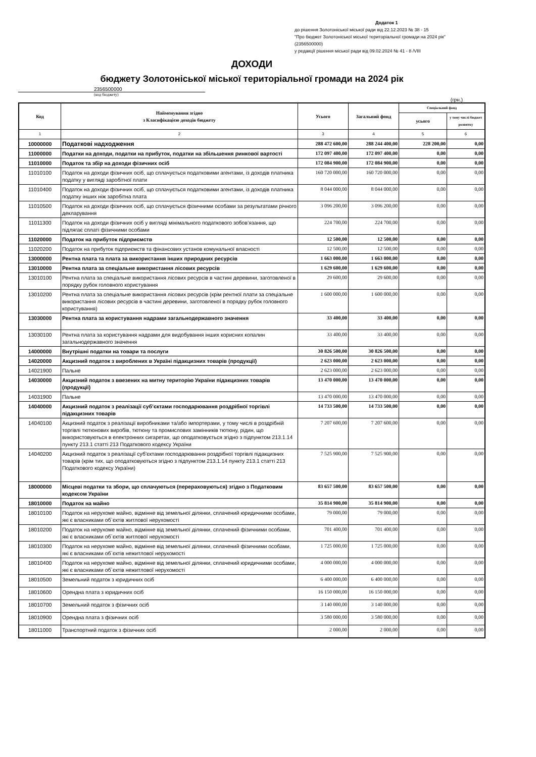Додаток 1
до рішення Золотоніської міської ради від 22.12.2023 № 38 - 15
"Про бюджет Золотоніської міської територіальної громади на 2024 рік"
(2356500000)
у редакції рішення міської ради від 09.02.2024 № 41 - 8 /VIII
ДОХОДИ
бюджету Золотоніської міської територіальної громади на 2024 рік
2356500000
(код бюджету)
(грн.)
| Код | Найменування згідно з Класифікацією доходів бюджету | Усього | Загальний фонд | Спеціальний фонд | |
| --- | --- | --- | --- | --- | --- |
| | | | | усього | у тому числі бюджет розвитку |
| 1 | 2 | 3 | 4 | 5 | 6 |
| 10000000 | Податкові надходження | 288 472 600,00 | 288 244 400,00 | 228 200,00 | 0,00 |
| 11000000 | Податки на доходи, податки на прибуток, податки на збільшення ринкової вартості | 172 097 400,00 | 172 097 400,00 | 0,00 | 0,00 |
| 11010000 | Податок та збір на доходи фізичних осіб | 172 084 900,00 | 172 084 900,00 | 0,00 | 0,00 |
| 11010100 | Податок на доходи фізичних осіб, що сплачується податковими агентами, із доходів платника податку у вигляді заробітної плати | 160 720 000,00 | 160 720 000,00 | 0,00 | 0,00 |
| 11010400 | Податок на доходи фізичних осіб, що сплачується податковими агентами, із доходів платника податку інших ніж заробітна плата | 8 044 000,00 | 8 044 000,00 | 0,00 | 0,00 |
| 11010500 | Податок на доходи фізичних осіб, що сплачується фізичними особами за результатами річного декларування | 3 096 200,00 | 3 096 200,00 | 0,00 | 0,00 |
| 11011300 | Податок на доходи фізичних осіб у вигляді мінімального податкового зобов’язання, що підлягає сплаті фізичними особами | 224 700,00 | 224 700,00 | 0,00 | 0,00 |
| 11020000 | Податок на прибуток підприємств | 12 500,00 | 12 500,00 | 0,00 | 0,00 |
| 11020200 | Податок на прибуток підприємств та фінансових установ комунальної власності | 12 500,00 | 12 500,00 | 0,00 | 0,00 |
| 13000000 | Рентна плата та плата за використання інших природних ресурсів | 1 663 000,00 | 1 663 000,00 | 0,00 | 0,00 |
| 13010000 | Рентна плата за спеціальне використання лісових ресурсів | 1 629 600,00 | 1 629 600,00 | 0,00 | 0,00 |
| 13010100 | Рентна плата за спеціальне використання лісових ресурсів в частині деревини, заготовленої в порядку рубок головного користування | 29 600,00 | 29 600,00 | 0,00 | 0,00 |
| 13010200 | Рентна плата за спеціальне використання лісових ресурсів (крім рентної плати за спеціальне використання лісових ресурсів в частині деревини, заготовленої в порядку рубок головного користування) | 1 600 000,00 | 1 600 000,00 | 0,00 | 0,00 |
| 13030000 | Рентна плата за користування надрами загальнодержавного значення | 33 400,00 | 33 400,00 | 0,00 | 0,00 |
| 13030100 | Рентна плата за користування надрами для видобування інших корисних копалин загальнодержавного значення | 33 400,00 | 33 400,00 | 0,00 | 0,00 |
| 14000000 | Внутрішні податки на товари та послуги | 30 826 500,00 | 30 826 500,00 | 0,00 | 0,00 |
| 14020000 | Акцизний податок з вироблених в Україні підакцизних товарів (продукції) | 2 623 000,00 | 2 623 000,00 | 0,00 | 0,00 |
| 14021900 | Пальне | 2 623 000,00 | 2 623 000,00 | 0,00 | 0,00 |
| 14030000 | Акцизний податок з ввезених на митну територію України підакцизних товарів (продукції) | 13 470 000,00 | 13 470 000,00 | 0,00 | 0,00 |
| 14031900 | Пальне | 13 470 000,00 | 13 470 000,00 | 0,00 | 0,00 |
| 14040000 | Акцизний податок з реалізації суб’єктами господарювання роздрібної торгівлі підакцизних товарів | 14 733 500,00 | 14 733 500,00 | 0,00 | 0,00 |
| 14040100 | Акцизний податок з реалізації виробниками та/або імпортерами, у тому числі в роздрібній торгівлі тютюнових виробів, тютюну та промислових замінників тютюну, рідин, що використовуються в електронних сигаретах, що оподатковується згідно з підпунктом 213.1.14 пункту 213.1 статті 213 Податкового кодексу України | 7 207 600,00 | 7 207 600,00 | 0,00 | 0,00 |
| 14040200 | Акцизний податок з реалізації суб’єктами господарювання роздрібної торгівлі підакцизних товарів (крім тих, що оподатковуються згідно з підпунктом 213.1.14 пункту 213.1 статті 213 Податкового кодексу України) | 7 525 900,00 | 7 525 900,00 | 0,00 | 0,00 |
| 18000000 | Місцеві податки та збори, що сплачуються (перераховуються) згідно з Податковим кодексом України | 83 657 500,00 | 83 657 500,00 | 0,00 | 0,00 |
| 18010000 | Податок на майно | 35 814 900,00 | 35 814 900,00 | 0,00 | 0,00 |
| 18010100 | Податок на нерухоме майно, відмінне від земельної ділянки, сплачений юридичними особами, які є власниками об`єктів житлової нерухомості | 79 000,00 | 79 000,00 | 0,00 | 0,00 |
| 18010200 | Податок на нерухоме майно, відмінне від земельної ділянки, сплачений фізичними особами, які є власниками об`єктів житлової нерухомості | 701 400,00 | 701 400,00 | 0,00 | 0,00 |
| 18010300 | Податок на нерухоме майно, відмінне від земельної ділянки, сплачений фізичними особами, які є власниками об`єктів нежитлової нерухомості | 1 725 000,00 | 1 725 000,00 | 0,00 | 0,00 |
| 18010400 | Податок на нерухоме майно, відмінне від земельної ділянки, сплачений юридичними особами, які є власниками об`єктів нежитлової нерухомості | 4 000 000,00 | 4 000 000,00 | 0,00 | 0,00 |
| 18010500 | Земельний податок з юридичних осіб | 6 400 000,00 | 6 400 000,00 | 0,00 | 0,00 |
| 18010600 | Орендна плата з юридичних осіб | 16 150 000,00 | 16 150 000,00 | 0,00 | 0,00 |
| 18010700 | Земельний податок з фізичних осіб | 3 140 000,00 | 3 140 000,00 | 0,00 | 0,00 |
| 18010900 | Орендна плата з фізичних осіб | 3 580 000,00 | 3 580 000,00 | 0,00 | 0,00 |
| 18011000 | Транспортний податок з фізичних осіб | 2 000,00 | 2 000,00 | 0,00 | 0,00 |